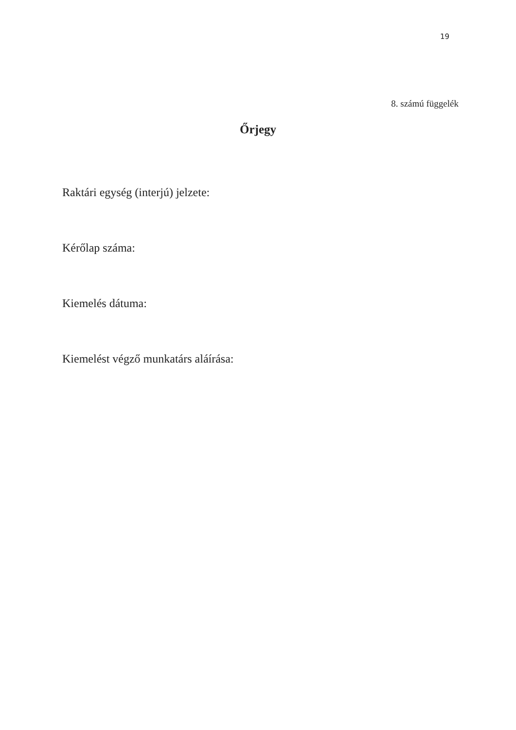19
8. számú függelék
Őrjegy
Raktári egység (interjú) jelzete:
Kérőlap száma:
Kiemelés dátuma:
Kiemelést végző munkatárs aláírása: